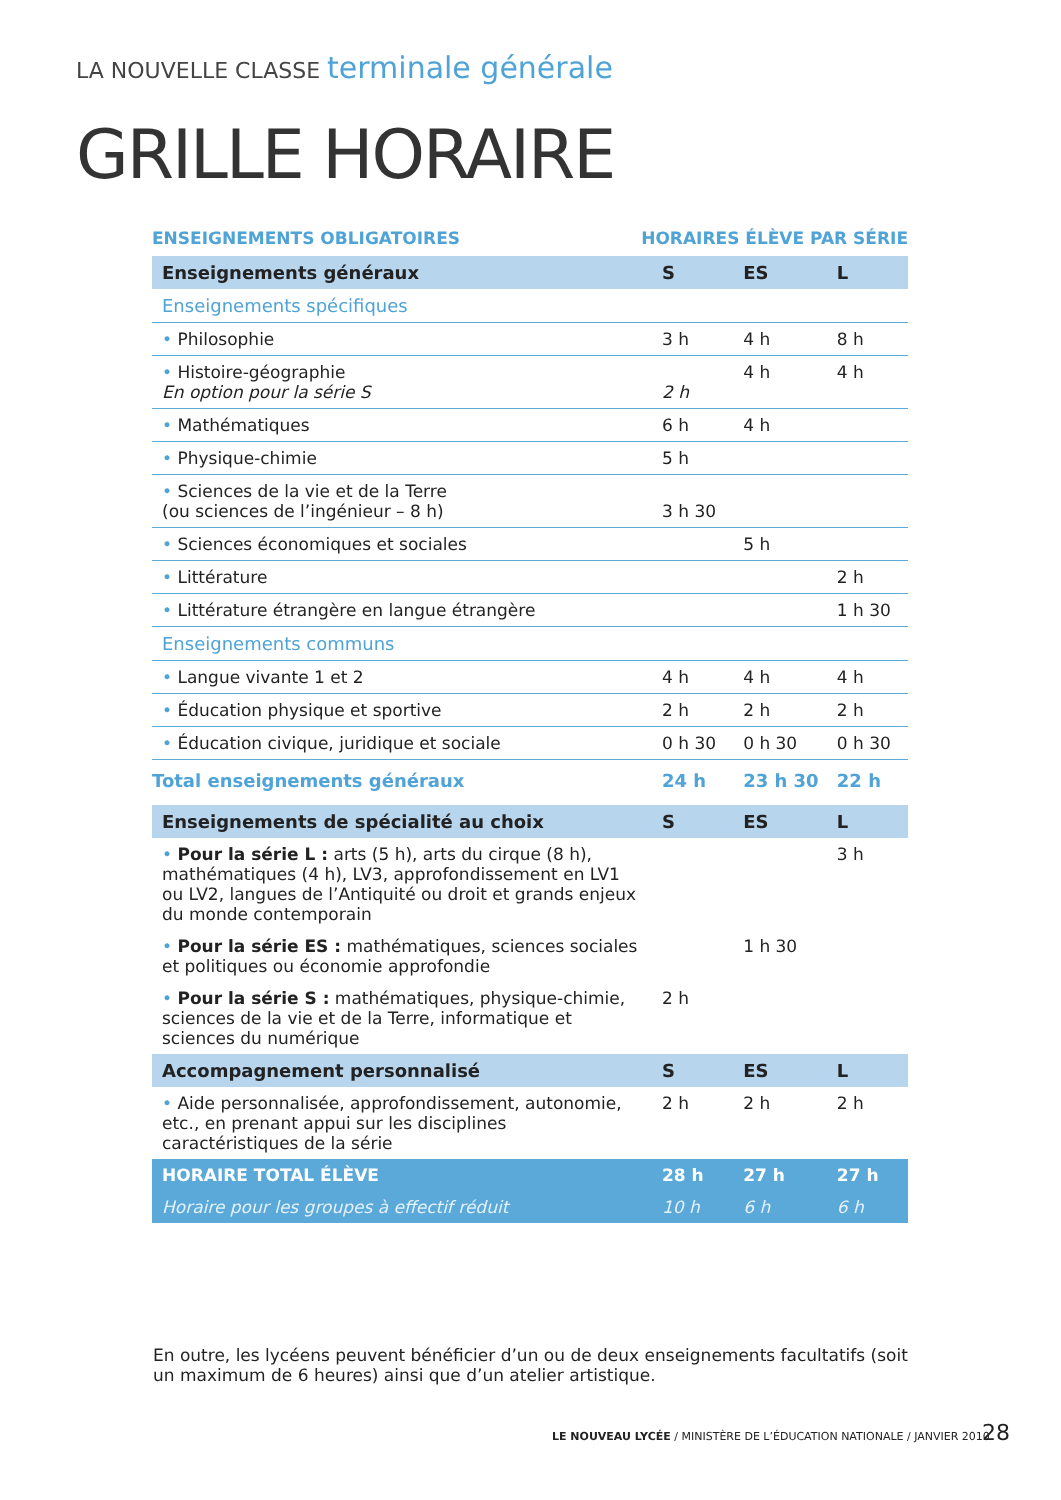LA NOUVELLE CLASSE terminale générale
GRILLE HORAIRE
ENSEIGNEMENTS OBLIGATOIRES HORAIRES ÉLÈVE PAR SÉRIE
| Enseignements généraux | S | ES | L |
| --- | --- | --- | --- |
| Enseignements spécifiques | | | |
| • Philosophie | 3 h | 4 h | 8 h |
| • Histoire-géographie En option pour la série S | 2 h | 4 h | 4 h |
| • Mathématiques | 6 h | 4 h | |
| • Physique-chimie | 5 h | | |
| • Sciences de la vie et de la Terre (ou sciences de l’ingénieur – 8 h) | 3 h 30 | | |
| • Sciences économiques et sociales | | 5 h | |
| • Littérature | | | 2 h |
| • Littérature étrangère en langue étrangère | | | 1 h 30 |
| Enseignements communs | | | |
| • Langue vivante 1 et 2 | 4 h | 4 h | 4 h |
| • Éducation physique et sportive | 2 h | 2 h | 2 h |
| • Éducation civique, juridique et sociale | 0 h 30 | 0 h 30 | 0 h 30 |
| Total enseignements généraux | 24 h | 23 h 30 | 22 h |
| Enseignements de spécialité au choix | S | ES | L |
| • Pour la série L : arts (5 h), arts du cirque (8 h), mathématiques (4 h), LV3, approfondissement en LV1 ou LV2, langues de l’Antiquité ou droit et grands enjeux du monde contemporain | | | 3 h |
| • Pour la série ES : mathématiques, sciences sociales et politiques ou économie approfondie | | 1 h 30 | |
| • Pour la série S : mathématiques, physique-chimie, sciences de la vie et de la Terre, informatique et sciences du numérique | 2 h | | |
| Accompagnement personnalisé | S | ES | L |
| • Aide personnalisée, approfondissement, autonomie, etc., en prenant appui sur les disciplines caractéristiques de la série | 2 h | 2 h | 2 h |
| HORAIRE TOTAL ÉLÈVE | 28 h | 27 h | 27 h |
| Horaire pour les groupes à effectif réduit | 10 h | 6 h | 6 h |
En outre, les lycéens peuvent bénéficier d’un ou de deux enseignements facultatifs (soit un maximum de 6 heures) ainsi que d’un atelier artistique.
LE NOUVEAU LYCÉE / MINISTÈRE DE L’ÉDUCATION NATIONALE / JANVIER 2010
28